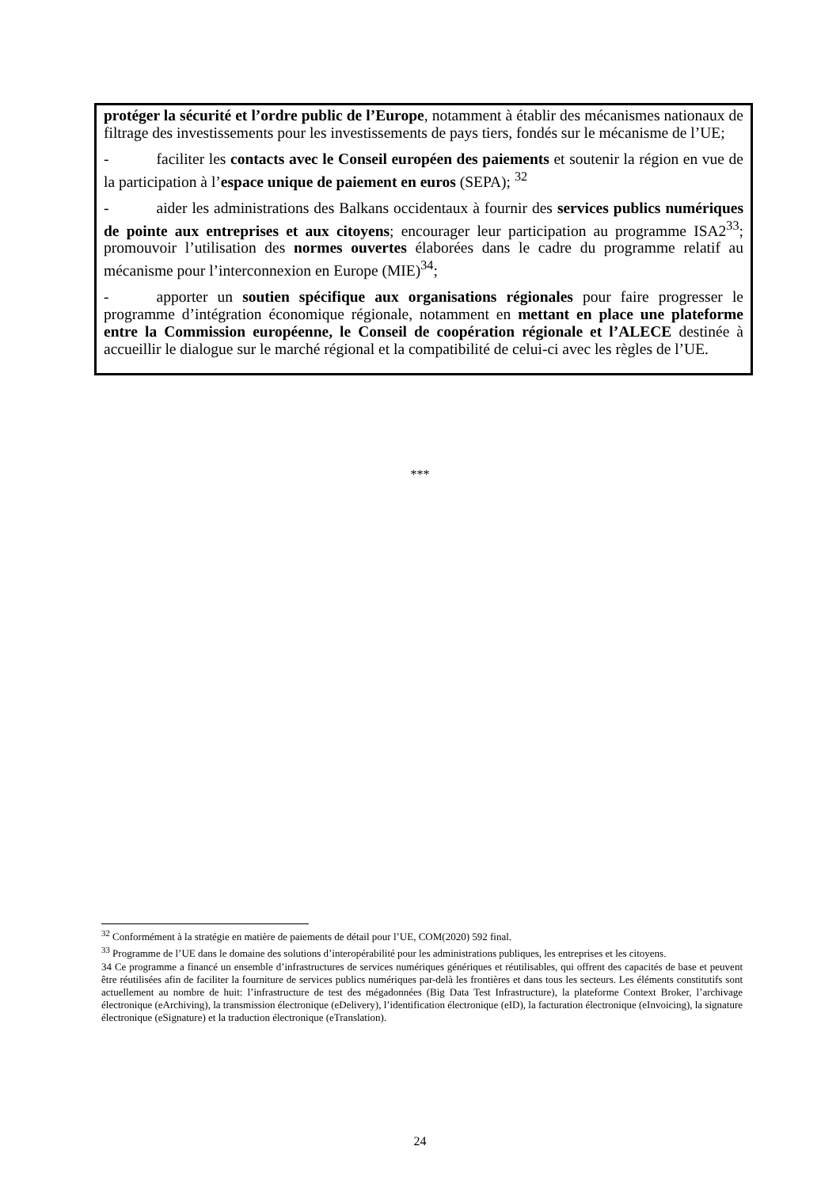protéger la sécurité et l’ordre public de l’Europe, notamment à établir des mécanismes nationaux de filtrage des investissements pour les investissements de pays tiers, fondés sur le mécanisme de l’UE;
- faciliter les contacts avec le Conseil européen des paiements et soutenir la région en vue de la participation à l’espace unique de paiement en euros (SEPA); <sup>32</sup>
- aider les administrations des Balkans occidentaux à fournir des services publics numériques de pointe aux entreprises et aux citoyens; encourager leur participation au programme ISA2<sup>33</sup>; promouvoir l’utilisation des normes ouvertes élaborées dans le cadre du programme relatif au mécanisme pour l’interconnexion en Europe (MIE)<sup>34</sup>;
- apporter un soutien spécifique aux organisations régionales pour faire progresser le programme d’intégration économique régionale, notamment en mettant en place une plateforme entre la Commission européenne, le Conseil de coopération régionale et l’ALECE destinée à accueillir le dialogue sur le marché régional et la compatibilité de celui-ci avec les règles de l’UE.
***
<sup>32</sup> Conformément à la stratégie en matière de paiements de détail pour l’UE, COM(2020) 592 final.
<sup>33</sup> Programme de l’UE dans le domaine des solutions d’interopérabilité pour les administrations publiques, les entreprises et les citoyens.
34 Ce programme a financé un ensemble d’infrastructures de services numériques génériques et réutilisables, qui offrent des capacités de base et peuvent être réutilisées afin de faciliter la fourniture de services publics numériques par-delà les frontières et dans tous les secteurs. Les éléments constitutifs sont actuellement au nombre de huit: l’infrastructure de test des mégadonnées (Big Data Test Infrastructure), la plateforme Context Broker, l’archivage électronique (eArchiving), la transmission électronique (eDelivery), l’identification électronique (eID), la facturation électronique (eInvoicing), la signature électronique (eSignature) et la traduction électronique (eTranslation).
24